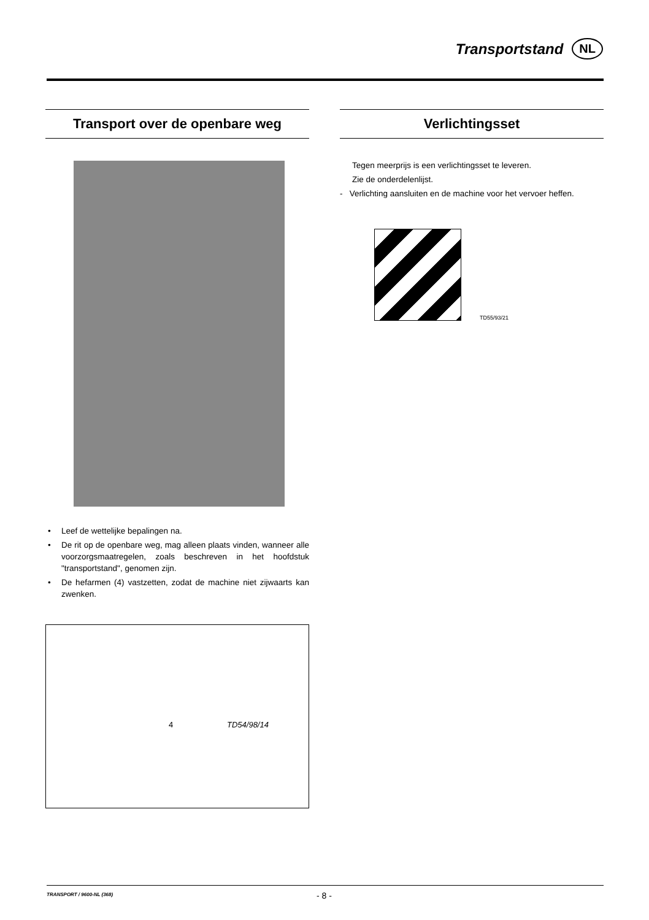Transportstand
NL
Transport over de openbare weg
• Leef de wettelijke bepalingen na.
• De rit op de openbare weg, mag alleen plaats vinden, wanneer alle voorzorgsmaatregelen, zoals beschreven in het hoofdstuk "transportstand", genomen zijn.
• De hefarmen (4) vastzetten, zodat de machine niet zijwaarts kan zwenken.
4 TD54/98/14
Verlichtingsset
Tegen meerprijs is een verlichtingsset te leveren.
Zie de onderdelenlijst.
- Verlichting aansluiten en de machine voor het vervoer heffen.
TD55/93/21
TRANSPORT / 9600-NL (368) - 8 -